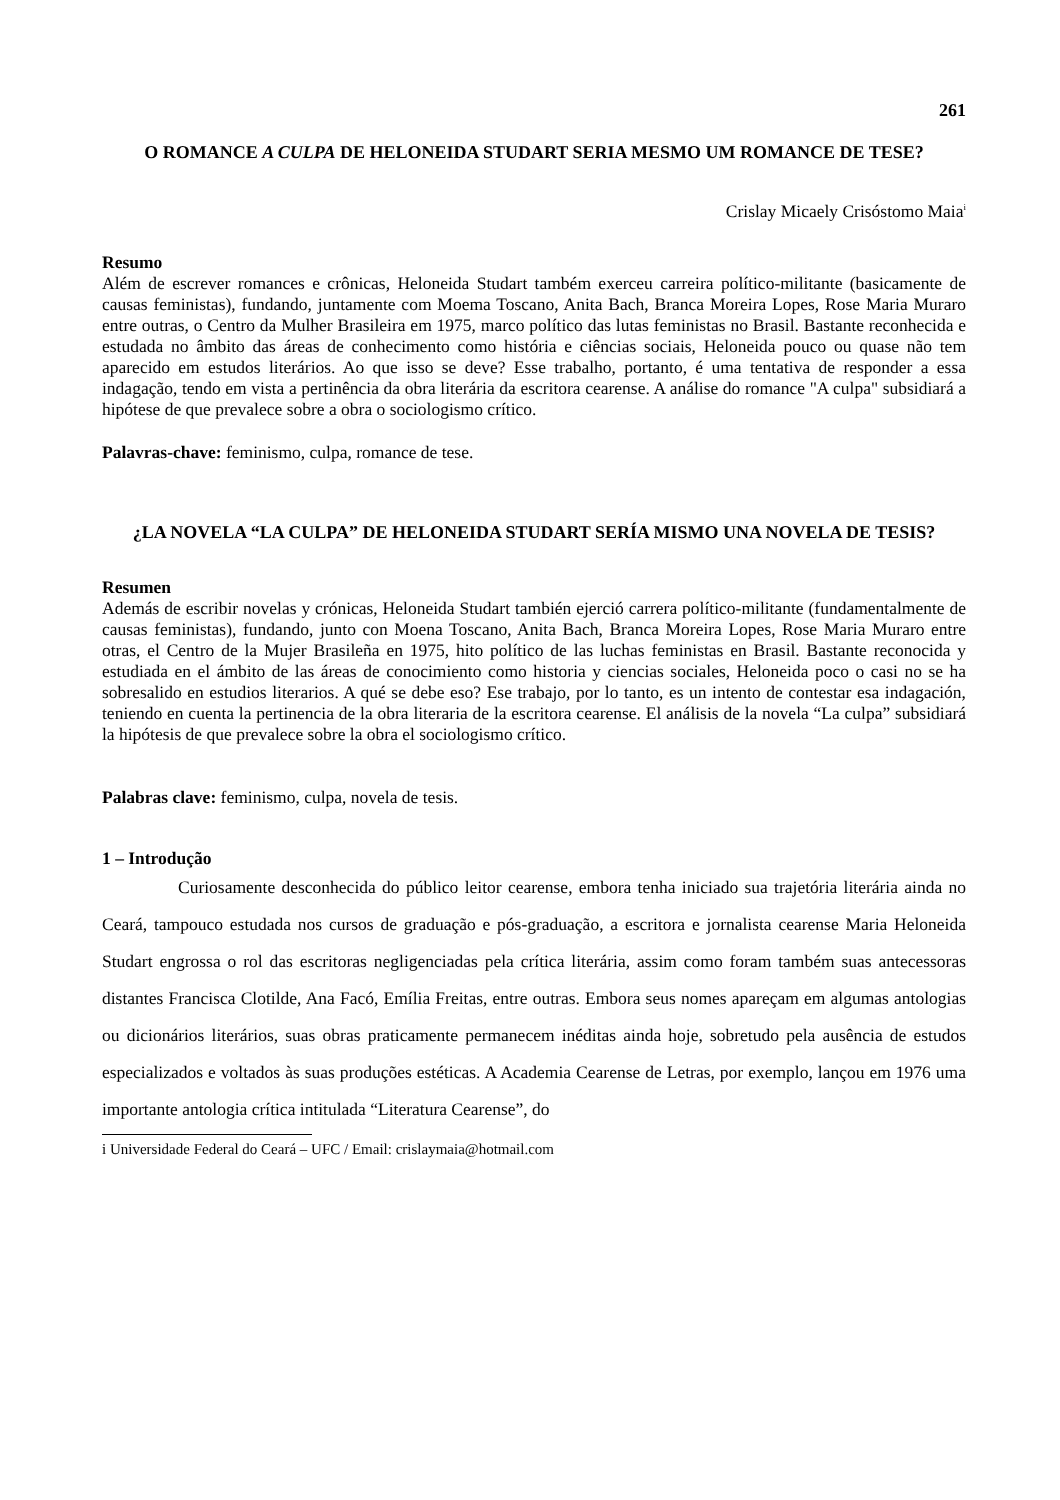261
O ROMANCE A CULPA DE HELONEIDA STUDART SERIA MESMO UM ROMANCE DE TESE?
Crislay Micaely Crisóstomo Maia<sup>i</sup>
Resumo
Além de escrever romances e crônicas, Heloneida Studart também exerceu carreira político-militante (basicamente de causas feministas), fundando, juntamente com Moema Toscano, Anita Bach, Branca Moreira Lopes, Rose Maria Muraro entre outras, o Centro da Mulher Brasileira em 1975, marco político das lutas feministas no Brasil. Bastante reconhecida e estudada no âmbito das áreas de conhecimento como história e ciências sociais, Heloneida pouco ou quase não tem aparecido em estudos literários. Ao que isso se deve? Esse trabalho, portanto, é uma tentativa de responder a essa indagação, tendo em vista a pertinência da obra literária da escritora cearense. A análise do romance "A culpa" subsidiará a hipótese de que prevalece sobre a obra o sociologismo crítico.
Palavras-chave: feminismo, culpa, romance de tese.
¿LA NOVELA “LA CULPA” DE HELONEIDA STUDART SERÍA MISMO UNA NOVELA DE TESIS?
Resumen
Además de escribir novelas y crónicas, Heloneida Studart también ejerció carrera político-militante (fundamentalmente de causas feministas), fundando, junto con Moena Toscano, Anita Bach, Branca Moreira Lopes, Rose Maria Muraro entre otras, el Centro de la Mujer Brasileña en 1975, hito político de las luchas feministas en Brasil. Bastante reconocida y estudiada en el ámbito de las áreas de conocimiento como historia y ciencias sociales, Heloneida poco o casi no se ha sobresalido en estudios literarios. A qué se debe eso? Ese trabajo, por lo tanto, es un intento de contestar esa indagación, teniendo en cuenta la pertinencia de la obra literaria de la escritora cearense. El análisis de la novela “La culpa” subsidiará la hipótesis de que prevalece sobre la obra el sociologismo crítico.
Palabras clave: feminismo, culpa, novela de tesis.
1 – Introdução
Curiosamente desconhecida do público leitor cearense, embora tenha iniciado sua trajetória literária ainda no Ceará, tampouco estudada nos cursos de graduação e pós-graduação, a escritora e jornalista cearense Maria Heloneida Studart engrossa o rol das escritoras negligenciadas pela crítica literária, assim como foram também suas antecessoras distantes Francisca Clotilde, Ana Facó, Emília Freitas, entre outras. Embora seus nomes apareçam em algumas antologias ou dicionários literários, suas obras praticamente permanecem inéditas ainda hoje, sobretudo pela ausência de estudos especializados e voltados às suas produções estéticas. A Academia Cearense de Letras, por exemplo, lançou em 1976 uma importante antologia crítica intitulada “Literatura Cearense”, do
i Universidade Federal do Ceará – UFC / Email: crislaymaia@hotmail.com